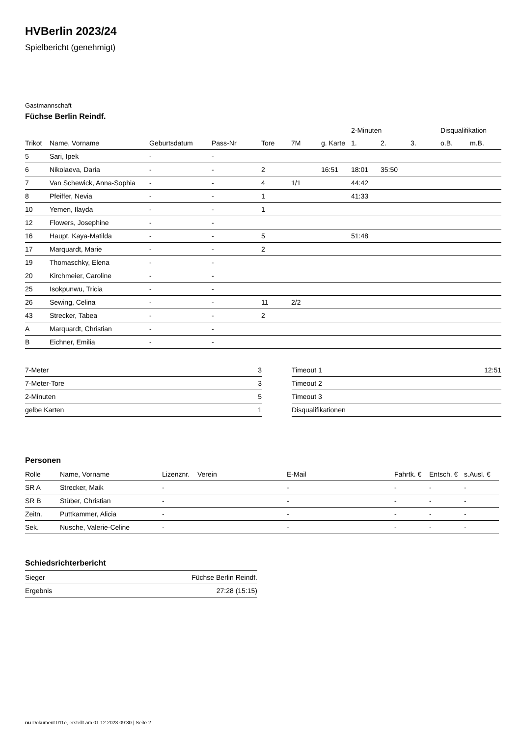HVBerlin 2023/24
Spielbericht (genehmigt)
Gastmannschaft
Füchse Berlin Reindf.
| | | | | | | | 2-Minuten | | | Disqualifikation | |
| --- | --- | --- | --- | --- | --- | --- | --- | --- | --- | --- | --- |
| Trikot | Name, Vorname | Geburtsdatum | Pass-Nr | Tore | 7M | g. Karte | 1. | 2. | 3. | o.B. | m.B. |
| 5 | Sari, Ipek | - | - | | | | | | | | |
| 6 | Nikolaeva, Daria | - | - | 2 | | 16:51 | 18:01 | 35:50 | | | |
| 7 | Van Schewick, Anna-Sophia | - | - | 4 | 1/1 | | 44:42 | | | | |
| 8 | Pfeiffer, Nevia | - | - | 1 | | | 41:33 | | | | |
| 10 | Yemen, Ilayda | - | - | 1 | | | | | | | |
| 12 | Flowers, Josephine | - | - | | | | | | | | |
| 16 | Haupt, Kaya-Matilda | - | - | 5 | | | 51:48 | | | | |
| 17 | Marquardt, Marie | - | - | 2 | | | | | | | |
| 19 | Thomaschky, Elena | - | - | | | | | | | | |
| 20 | Kirchmeier, Caroline | - | - | | | | | | | | |
| 25 | Isokpunwu, Tricia | - | - | | | | | | | | |
| 26 | Sewing, Celina | - | - | 11 | 2/2 | | | | | | |
| 43 | Strecker, Tabea | - | - | 2 | | | | | | | |
| A | Marquardt, Christian | - | - | | | | | | | | |
| B | Eichner, Emilia | - | - | | | | | | | | |
| 7-Meter | 3 |
| 7-Meter-Tore | 3 |
| 2-Minuten | 5 |
| gelbe Karten | 1 |
| Timeout 1 | 12:51 |
| Timeout 2 | |
| Timeout 3 | |
| Disqualifikationen | |
Personen
| Rolle | Name, Vorname | Lizenznr. | Verein | E-Mail | Fahrtk. € | Entsch. € | s.Ausl. € |
| --- | --- | --- | --- | --- | --- | --- | --- |
| SR A | Strecker, Maik | - | | - | - | - | - |
| SR B | Stüber, Christian | - | | - | - | - | - |
| Zeitn. | Puttkammer, Alicia | - | | - | - | - | - |
| Sek. | Nusche, Valerie-Celine | - | | - | - | - | - |
Schiedsrichterbericht
| Sieger | Füchse Berlin Reindf. |
| Ergebnis | 27:28 (15:15) |
nu.Dokument 011e, erstellt am 01.12.2023 09:30 | Seite 2